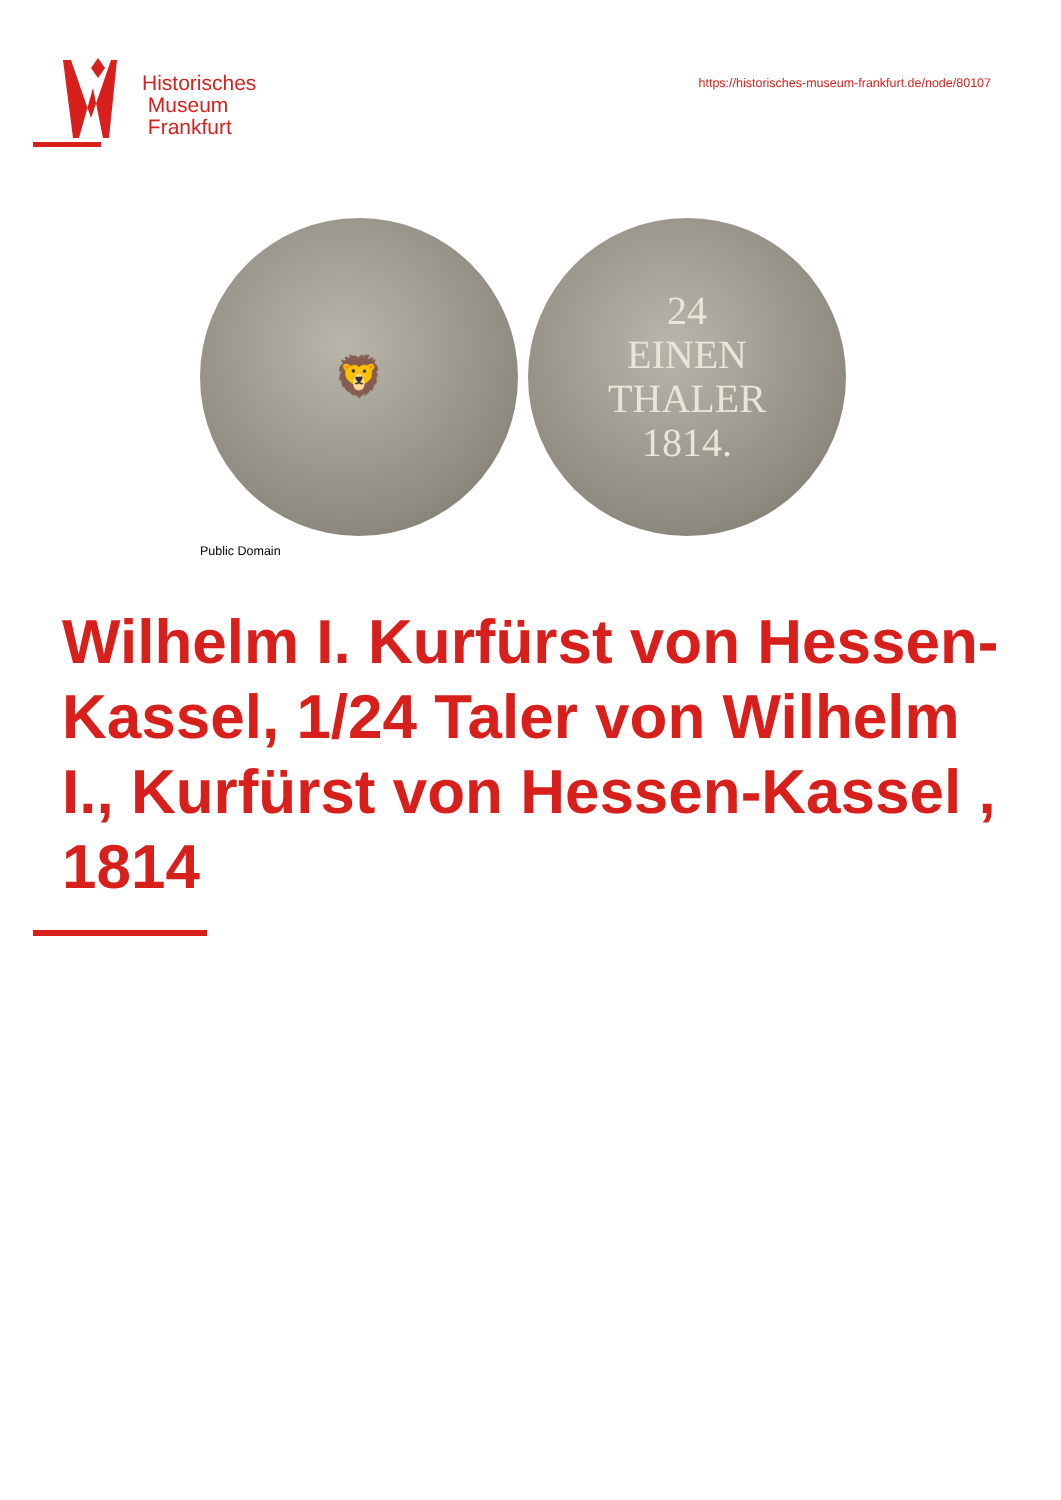Historisches
Museum
Frankfurt
https://historisches-museum-frankfurt.de/node/80107
🦁 24
EINEN
THALER
1814.
Public Domain
Wilhelm I. Kurfürst von Hessen-Kassel, 1/24 Taler von Wilhelm I., Kurfürst von Hessen-Kassel , 1814